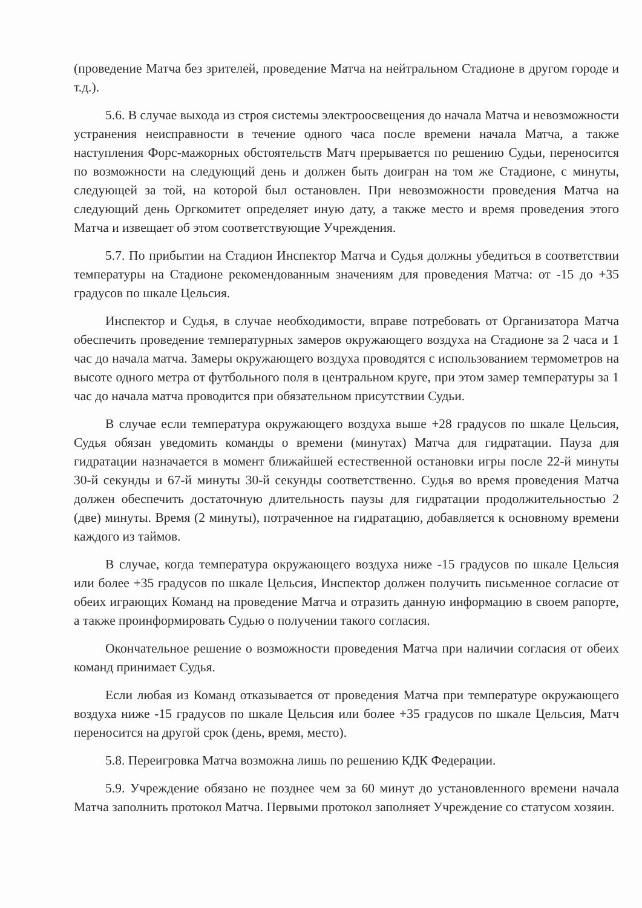(проведение Матча без зрителей, проведение Матча на нейтральном Стадионе в другом городе и т.д.).
5.6. В случае выхода из строя системы электроосвещения до начала Матча и невозможности устранения неисправности в течение одного часа после времени начала Матча, а также наступления Форс-мажорных обстоятельств Матч прерывается по решению Судьи, переносится по возможности на следующий день и должен быть доигран на том же Стадионе, с минуты, следующей за той, на которой был остановлен. При невозможности проведения Матча на следующий день Оргкомитет определяет иную дату, а также место и время проведения этого Матча и извещает об этом соответствующие Учреждения.
5.7. По прибытии на Стадион Инспектор Матча и Судья должны убедиться в соответствии температуры на Стадионе рекомендованным значениям для проведения Матча: от -15 до +35 градусов по шкале Цельсия.
Инспектор и Судья, в случае необходимости, вправе потребовать от Организатора Матча обеспечить проведение температурных замеров окружающего воздуха на Стадионе за 2 часа и 1 час до начала матча. Замеры окружающего воздуха проводятся с использованием термометров на высоте одного метра от футбольного поля в центральном круге, при этом замер температуры за 1 час до начала матча проводится при обязательном присутствии Судьи.
В случае если температура окружающего воздуха выше +28 градусов по шкале Цельсия, Судья обязан уведомить команды о времени (минутах) Матча для гидратации. Пауза для гидратации назначается в момент ближайшей естественной остановки игры после 22-й минуты 30-й секунды и 67-й минуты 30-й секунды соответственно. Судья во время проведения Матча должен обеспечить достаточную длительность паузы для гидратации продолжительностью 2 (две) минуты. Время (2 минуты), потраченное на гидратацию, добавляется к основному времени каждого из таймов.
В случае, когда температура окружающего воздуха ниже -15 градусов по шкале Цельсия или более +35 градусов по шкале Цельсия, Инспектор должен получить письменное согласие от обеих играющих Команд на проведение Матча и отразить данную информацию в своем рапорте, а также проинформировать Судью о получении такого согласия.
Окончательное решение о возможности проведения Матча при наличии согласия от обеих команд принимает Судья.
Если любая из Команд отказывается от проведения Матча при температуре окружающего воздуха ниже -15 градусов по шкале Цельсия или более +35 градусов по шкале Цельсия, Матч переносится на другой срок (день, время, место).
5.8. Переигровка Матча возможна лишь по решению КДК Федерации.
5.9. Учреждение обязано не позднее чем за 60 минут до установленного времени начала Матча заполнить протокол Матча. Первыми протокол заполняет Учреждение со статусом хозяин.